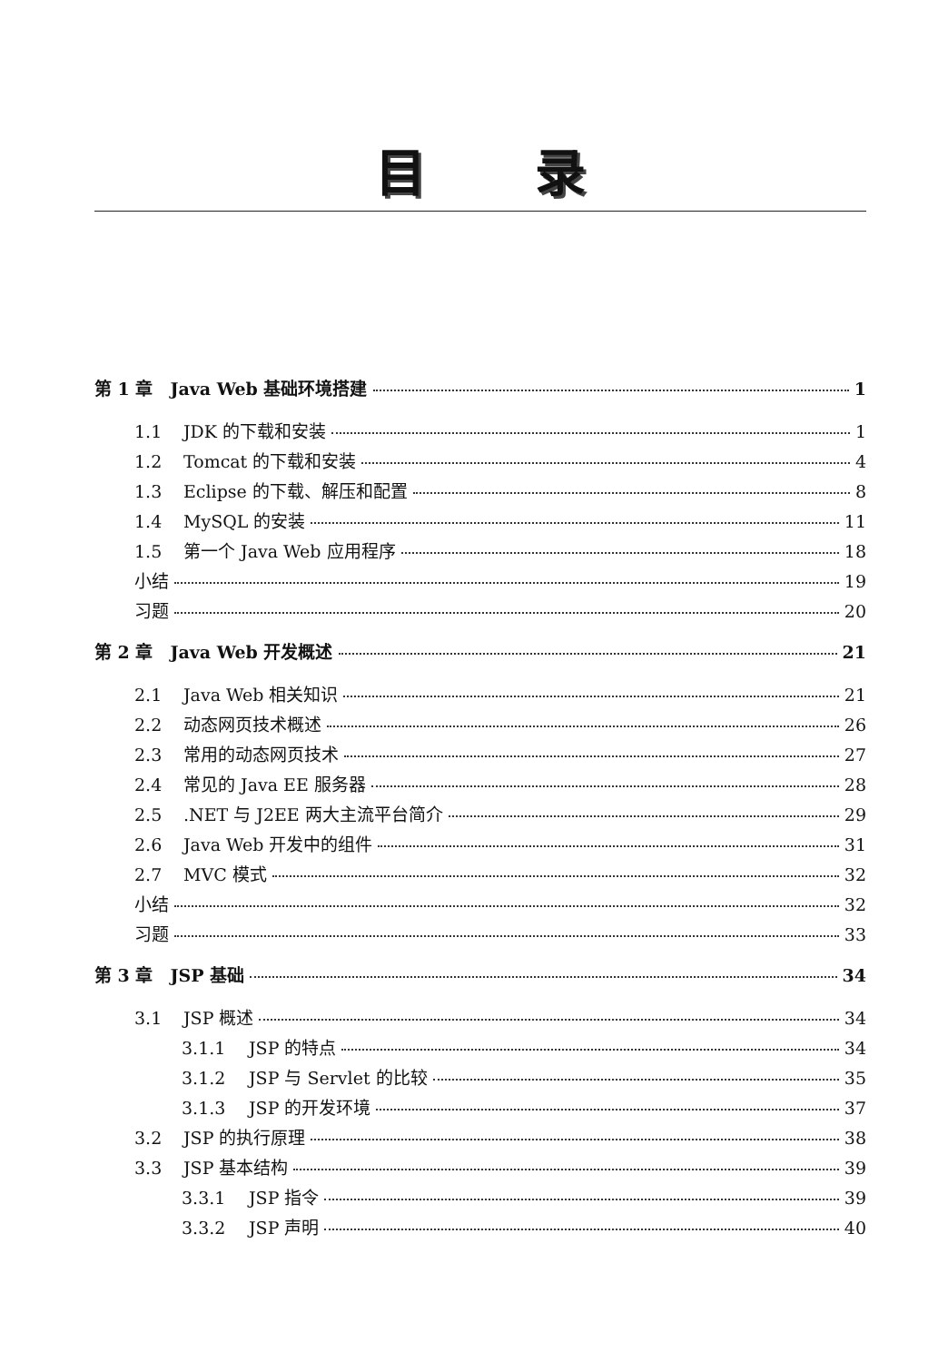目录
第 1 章　Java Web 基础环境搭建 1
1.1 JDK 的下载和安装 1
1.2 Tomcat 的下载和安装 4
1.3 Eclipse 的下载、解压和配置 8
1.4 MySQL 的安装 11
1.5 第一个 Java Web 应用程序 18
小结 19
习题 20
第 2 章　Java Web 开发概述 21
2.1 Java Web 相关知识 21
2.2 动态网页技术概述 26
2.3 常用的动态网页技术 27
2.4 常见的 Java EE 服务器 28
2.5.NET 与 J2EE 两大主流平台简介 29
2.6 Java Web 开发中的组件 31
2.7 MVC 模式 32
小结 32
习题 33
第 3 章　JSP 基础 34
3.1 JSP 概述 34
3.1.1 JSP 的特点 34
3.1.2 JSP 与 Servlet 的比较 35
3.1.3 JSP 的开发环境 37
3.2 JSP 的执行原理 38
3.3 JSP 基本结构 39
3.3.1 JSP 指令 39
3.3.2 JSP 声明 40